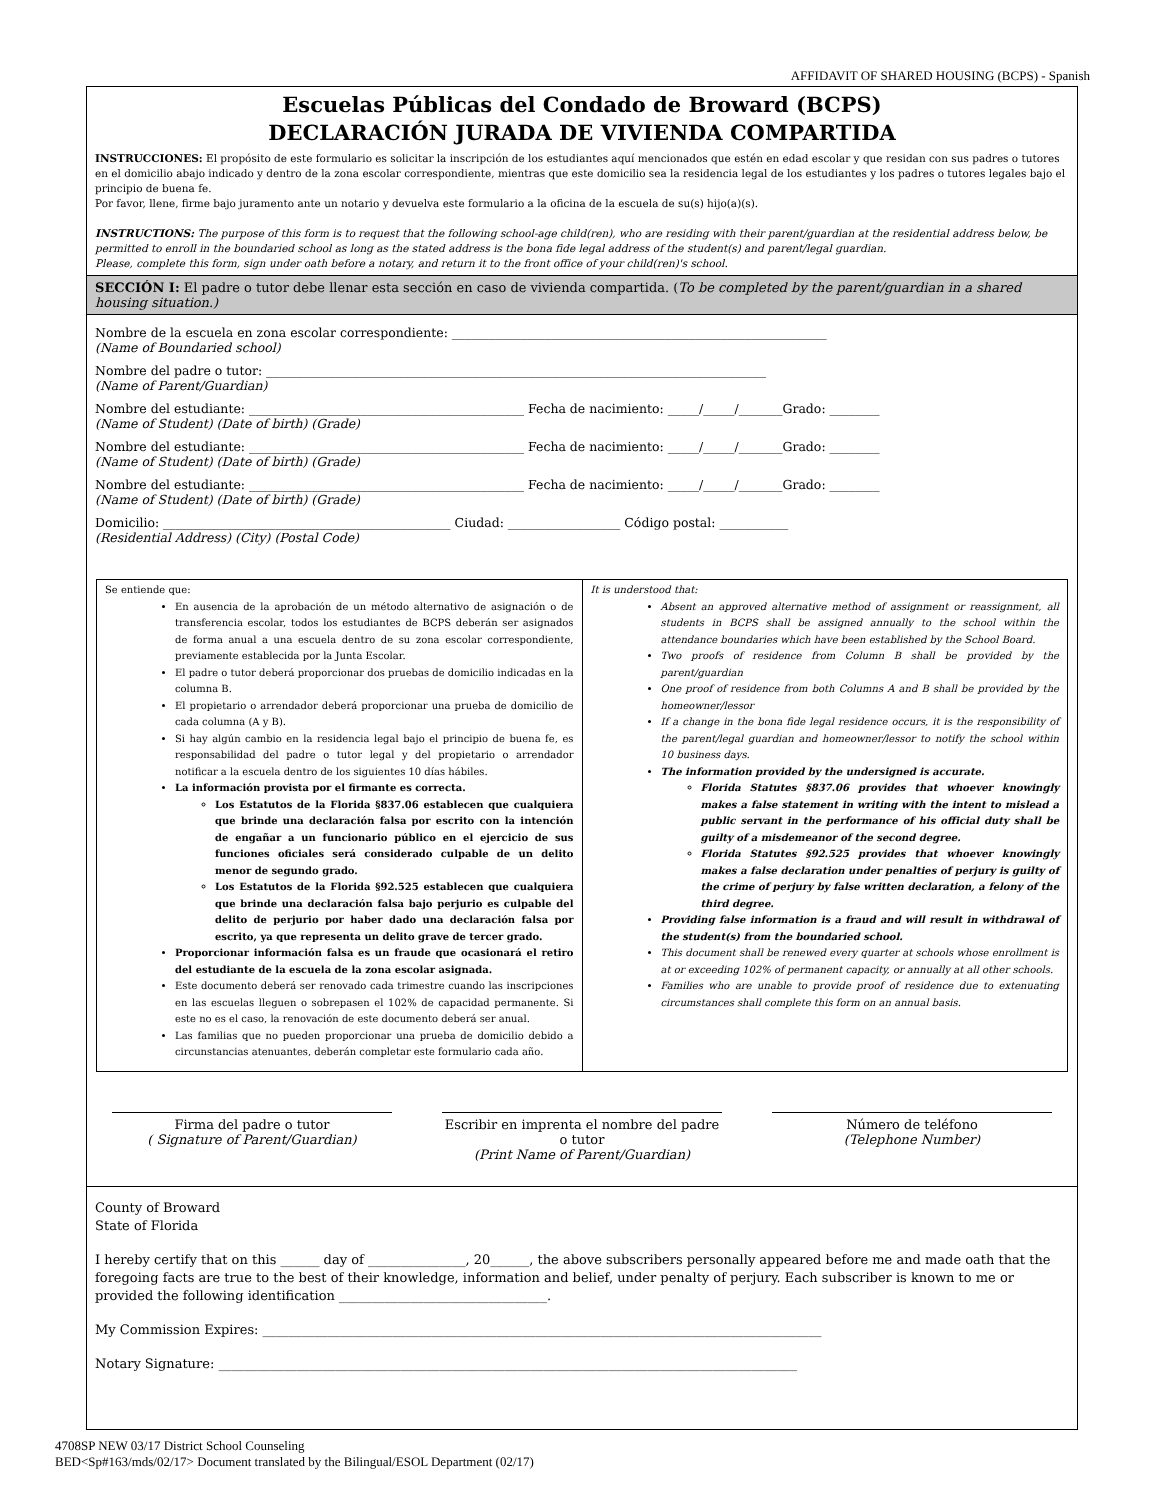AFFIDAVIT OF SHARED HOUSING (BCPS) - Spanish
Escuelas Públicas del Condado de Broward (BCPS)
DECLARACIÓN JURADA DE VIVIENDA COMPARTIDA
INSTRUCCIONES: El propósito de este formulario es solicitar la inscripción de los estudiantes aquí mencionados que estén en edad escolar y que residan con sus padres o tutores en el domicilio abajo indicado y dentro de la zona escolar correspondiente, mientras que este domicilio sea la residencia legal de los estudiantes y los padres o tutores legales bajo el principio de buena fe.
Por favor, llene, firme bajo juramento ante un notario y devuelva este formulario a la oficina de la escuela de su(s) hijo(a)(s).
INSTRUCTIONS: The purpose of this form is to request that the following school-age child(ren), who are residing with their parent/guardian at the residential address below, be permitted to enroll in the boundaried school as long as the stated address is the bona fide legal address of the student(s) and parent/legal guardian.
Please, complete this form, sign under oath before a notary, and return it to the front office of your child(ren)'s school.
SECCIÓN I: El padre o tutor debe llenar esta sección en caso de vivienda compartida. (To be completed by the parent/guardian in a shared housing situation.)
Nombre de la escuela en zona escolar correspondiente: ____________________________________________________________
(Name of Boundaried school)
Nombre del padre o tutor: ________________________________________________________________________________
(Name of Parent/Guardian)
Nombre del estudiante: ____________________________________________ Fecha de nacimiento: _____/_____/_______Grado: ________
(Name of Student) (Date of birth) (Grade)
Nombre del estudiante: ____________________________________________ Fecha de nacimiento: _____/_____/_______Grado: ________
(Name of Student) (Date of birth) (Grade)
Nombre del estudiante: ____________________________________________ Fecha de nacimiento: _____/_____/_______Grado: ________
(Name of Student) (Date of birth) (Grade)
Domicilio: ______________________________________________ Ciudad: __________________ Código postal: ___________
(Residential Address) (City) (Postal Code)
Se entiende que:
En ausencia de la aprobación de un método alternativo de asignación o de transferencia escolar, todos los estudiantes de BCPS deberán ser asignados de forma anual a una escuela dentro de su zona escolar correspondiente, previamente establecida por la Junta Escolar.
El padre o tutor deberá proporcionar dos pruebas de domicilio indicadas en la columna B.
El propietario o arrendador deberá proporcionar una prueba de domicilio de cada columna (A y B).
Si hay algún cambio en la residencia legal bajo el principio de buena fe, es responsabilidad del padre o tutor legal y del propietario o arrendador notificar a la escuela dentro de los siguientes 10 días hábiles.
La información provista por el firmante es correcta.
Los Estatutos de la Florida §837.06 establecen que cualquiera que brinde una declaración falsa por escrito con la intención de engañar a un funcionario público en el ejercicio de sus funciones oficiales será considerado culpable de un delito menor de segundo grado.
Los Estatutos de la Florida §92.525 establecen que cualquiera que brinde una declaración falsa bajo perjurio es culpable del delito de perjurio por haber dado una declaración falsa por escrito, ya que representa un delito grave de tercer grado.
Proporcionar información falsa es un fraude que ocasionará el retiro del estudiante de la escuela de la zona escolar asignada.
Este documento deberá ser renovado cada trimestre cuando las inscripciones en las escuelas lleguen o sobrepasen el 102% de capacidad permanente. Si este no es el caso, la renovación de este documento deberá ser anual.
Las familias que no pueden proporcionar una prueba de domicilio debido a circunstancias atenuantes, deberán completar este formulario cada año.
It is understood that:
Absent an approved alternative method of assignment or reassignment, all students in BCPS shall be assigned annually to the school within the attendance boundaries which have been established by the School Board.
Two proofs of residence from Column B shall be provided by the parent/guardian
One proof of residence from both Columns A and B shall be provided by the homeowner/lessor
If a change in the bona fide legal residence occurs, it is the responsibility of the parent/legal guardian and homeowner/lessor to notify the school within 10 business days.
The information provided by the undersigned is accurate.
Florida Statutes §837.06 provides that whoever knowingly makes a false statement in writing with the intent to mislead a public servant in the performance of his official duty shall be guilty of a misdemeanor of the second degree.
Florida Statutes §92.525 provides that whoever knowingly makes a false declaration under penalties of perjury is guilty of the crime of perjury by false written declaration, a felony of the third degree.
Providing false information is a fraud and will result in withdrawal of the student(s) from the boundaried school.
This document shall be renewed every quarter at schools whose enrollment is at or exceeding 102% of permanent capacity, or annually at all other schools.
Families who are unable to provide proof of residence due to extenuating circumstances shall complete this form on an annual basis.
Firma del padre o tutor
( Signature of Parent/Guardian)
Escribir en imprenta el nombre del padre o tutor
(Print Name of Parent/Guardian)
Número de teléfono
(Telephone Number)
County of Broward
State of Florida
I hereby certify that on this ______ day of _______________, 20______, the above subscribers personally appeared before me and made oath that the foregoing facts are true to the best of their knowledge, information and belief, under penalty of perjury. Each subscriber is known to me or provided the following identification ________________________________.
My Commission Expires: ______________________________________________________________________________________
Notary Signature: _________________________________________________________________________________________
4708SP NEW 03/17 District School Counseling
BED<Sp#163/mds/02/17> Document translated by the Bilingual/ESOL Department (02/17)